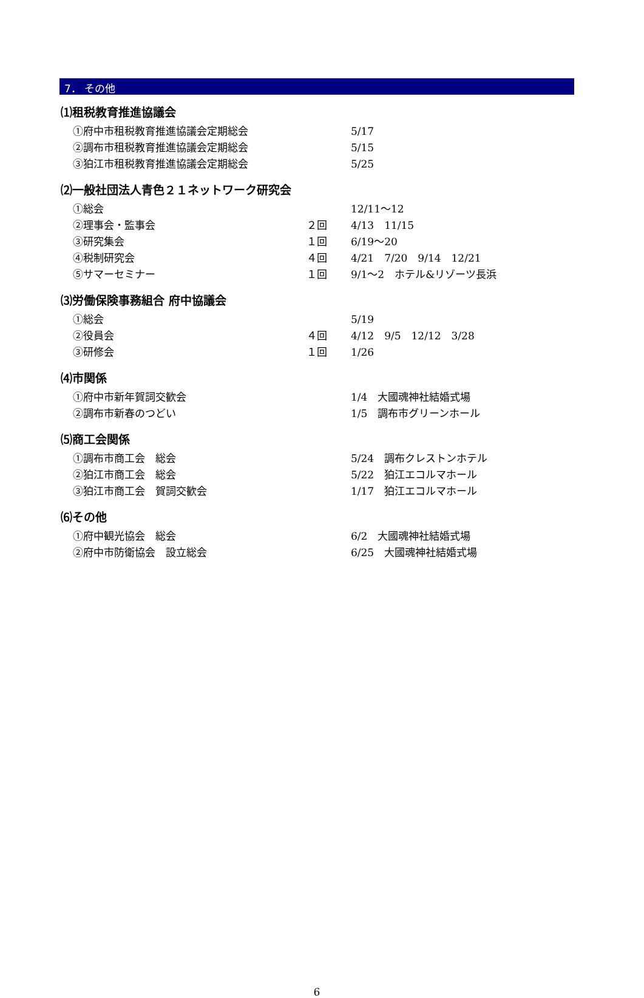7． その他
⑴租税教育推進協議会
①府中市租税教育推進協議会定期総会 5/17
②調布市租税教育推進協議会定期総会 5/15
③狛江市租税教育推進協議会定期総会 5/25
⑵一般社団法人青色２１ネットワーク研究会
①総会 12/11～12
②理事会・監事会 ２回 4/13　11/15
③研究集会 １回 6/19～20
④税制研究会 ４回 4/21　7/20　9/14　12/21
⑤サマーセミナー １回 9/1～2　ホテル&リゾーツ長浜
⑶労働保険事務組合 府中協議会
①総会 5/19
②役員会 ４回 4/12　9/5　12/12　3/28
③研修会 １回 1/26
⑷市関係
①府中市新年賀詞交歓会 1/4　大國魂神社結婚式場
②調布市新春のつどい 1/5　調布市グリーンホール
⑸商工会関係
①調布市商工会　総会 5/24　調布クレストンホテル
②狛江市商工会　総会 5/22　狛江エコルマホール
③狛江市商工会　賀詞交歓会 1/17　狛江エコルマホール
⑹その他
①府中観光協会　総会 6/2　大國魂神社結婚式場
②府中市防衛協会　設立総会 6/25　大國魂神社結婚式場
6